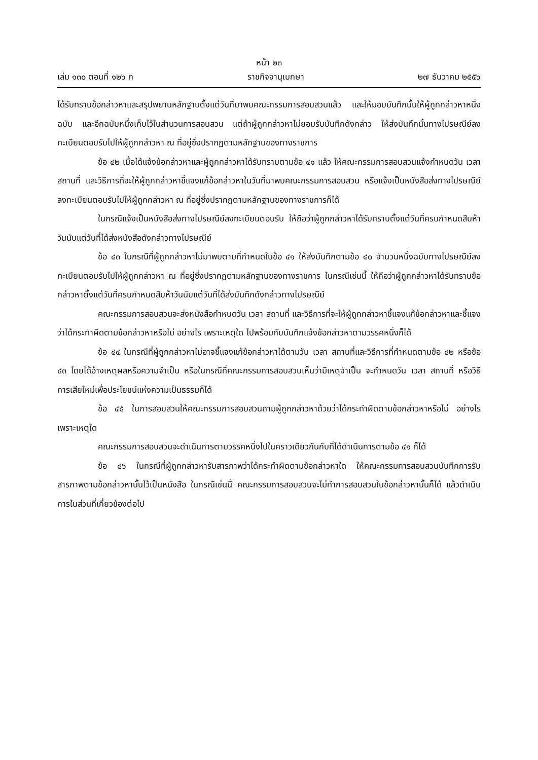หน้า ๒๓
เล่ม ๑๓๐ ตอนที่ ๑๒๖ ก ราชกิจจานุเบกษา ๒๗ ธันวาคม ๒๕๕๖
ได้รับทราบข้อกล่าวหาและสรุปพยานหลักฐานตั้งแต่วันที่มาพบคณะกรรมการสอบสวนแล้ว และให้มอบบันทึกนั้นให้ผู้ถูกกล่าวหาหนึ่งฉบับ และอีกฉบับหนึ่งเก็บไว้ในสำนวนการสอบสวน แต่ถ้าผู้ถูกกล่าวหาไม่ยอมรับบันทึกดังกล่าว ให้ส่งบันทึกนั้นทางไปรษณีย์ลงทะเบียนตอบรับไปให้ผู้ถูกกล่าวหา ณ ที่อยู่ซึ่งปรากฏตามหลักฐานของทางราชการ
ข้อ ๔๒ เมื่อได้แจ้งข้อกล่าวหาและผู้ถูกกล่าวหาได้รับทราบตามข้อ ๔๑ แล้ว ให้คณะกรรมการสอบสวนแจ้งกำหนดวัน เวลา สถานที่ และวิธีการที่จะให้ผู้ถูกกล่าวหาชี้แจงแก้ข้อกล่าวหาในวันที่มาพบคณะกรรมการสอบสวน หรือแจ้งเป็นหนังสือส่งทางไปรษณีย์ลงทะเบียนตอบรับไปให้ผู้ถูกกล่าวหา ณ ที่อยู่ซึ่งปรากฏตามหลักฐานของทางราชการก็ได้
ในกรณีแจ้งเป็นหนังสือส่งทางไปรษณีย์ลงทะเบียนตอบรับ ให้ถือว่าผู้ถูกกล่าวหาได้รับทราบตั้งแต่วันที่ครบกำหนดสิบห้าวันนับแต่วันที่ได้ส่งหนังสือดังกล่าวทางไปรษณีย์
ข้อ ๔๓ ในกรณีที่ผู้ถูกกล่าวหาไม่มาพบตามที่กำหนดในข้อ ๔๑ ให้ส่งบันทึกตามข้อ ๔๐ จำนวนหนึ่งฉบับทางไปรษณีย์ลงทะเบียนตอบรับไปให้ผู้ถูกกล่าวหา ณ ที่อยู่ซึ่งปรากฏตามหลักฐานของทางราชการ ในกรณีเช่นนี้ ให้ถือว่าผู้ถูกกล่าวหาได้รับทราบข้อกล่าวหาตั้งแต่วันที่ครบกำหนดสิบห้าวันนับแต่วันที่ได้ส่งบันทึกดังกล่าวทางไปรษณีย์
คณะกรรมการสอบสวนจะส่งหนังสือกำหนดวัน เวลา สถานที่ และวิธีการที่จะให้ผู้ถูกกล่าวหาชี้แจงแก้ข้อกล่าวหาและชี้แจงว่าได้กระทำผิดตามข้อกล่าวหาหรือไม่ อย่างไร เพราะเหตุใด ไปพร้อมกับบันทึกแจ้งข้อกล่าวหาตามวรรคหนึ่งก็ได้
ข้อ ๔๔ ในกรณีที่ผู้ถูกกล่าวหาไม่อาจชี้แจงแก้ข้อกล่าวหาได้ตามวัน เวลา สถานที่และวิธีการที่กำหนดตามข้อ ๔๒ หรือข้อ ๔๓ โดยได้อ้างเหตุผลหรือความจำเป็น หรือในกรณีที่คณะกรรมการสอบสวนเห็นว่ามีเหตุจำเป็น จะกำหนดวัน เวลา สถานที่ หรือวิธีการเสียใหม่เพื่อประโยชน์แห่งความเป็นธรรมก็ได้
ข้อ ๔๕ ในการสอบสวนให้คณะกรรมการสอบสวนถามผู้ถูกกล่าวหาด้วยว่าได้กระทำผิดตามข้อกล่าวหาหรือไม่ อย่างไร เพราะเหตุใด
คณะกรรมการสอบสวนจะดำเนินการตามวรรคหนึ่งไปในคราวเดียวกันกับที่ได้ดำเนินการตามข้อ ๔๑ ก็ได้
ข้อ ๔๖ ในกรณีที่ผู้ถูกกล่าวหารับสารภาพว่าได้กระทำผิดตามข้อกล่าวหาใด ให้คณะกรรมการสอบสวนบันทึกการรับสารภาพตามข้อกล่าวหานั้นไว้เป็นหนังสือ ในกรณีเช่นนี้ คณะกรรมการสอบสวนจะไม่ทำการสอบสวนในข้อกล่าวหานั้นก็ได้ แล้วดำเนินการในส่วนที่เกี่ยวข้องต่อไป